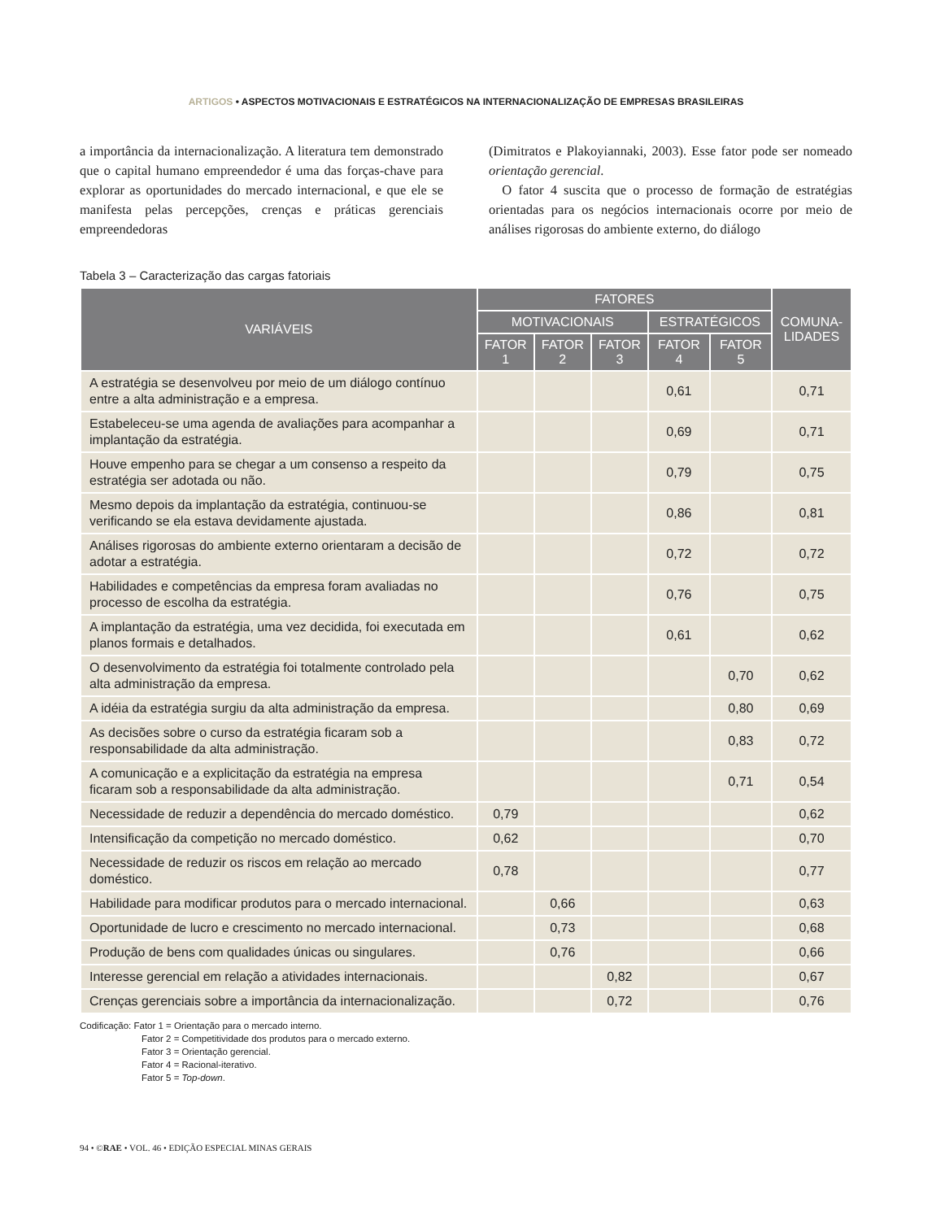ARTIGOS • ASPECTOS MOTIVACIONAIS E ESTRATÉGICOS NA INTERNACIONALIZAÇÃO DE EMPRESAS BRASILEIRAS
a importância da internacionalização. A literatura tem demonstrado que o capital humano empreendedor é uma das forças-chave para explorar as oportunidades do mercado internacional, e que ele se manifesta pelas percepções, crenças e práticas gerenciais empreendedoras
(Dimitratos e Plakoyiannaki, 2003). Esse fator pode ser nomeado orientação gerencial.
O fator 4 suscita que o processo de formação de estratégias orientadas para os negócios internacionais ocorre por meio de análises rigorosas do ambiente externo, do diálogo
Tabela 3 – Caracterização das cargas fatoriais
| VARIÁVEIS | FATORES | | | | | COMUNA- LIDADES |
| --- | --- | --- | --- | --- | --- | --- |
| | MOTIVACIONAIS | | | ESTRATÉGICOS | | |
| | FATOR 1 | FATOR 2 | FATOR 3 | FATOR 4 | FATOR 5 | |
| A estratégia se desenvolveu por meio de um diálogo contínuo entre a alta administração e a empresa. | | | | 0,61 | | 0,71 |
| Estabeleceu-se uma agenda de avaliações para acompanhar a implantação da estratégia. | | | | 0,69 | | 0,71 |
| Houve empenho para se chegar a um consenso a respeito da estratégia ser adotada ou não. | | | | 0,79 | | 0,75 |
| Mesmo depois da implantação da estratégia, continuou-se verificando se ela estava devidamente ajustada. | | | | 0,86 | | 0,81 |
| Análises rigorosas do ambiente externo orientaram a decisão de adotar a estratégia. | | | | 0,72 | | 0,72 |
| Habilidades e competências da empresa foram avaliadas no processo de escolha da estratégia. | | | | 0,76 | | 0,75 |
| A implantação da estratégia, uma vez decidida, foi executada em planos formais e detalhados. | | | | 0,61 | | 0,62 |
| O desenvolvimento da estratégia foi totalmente controlado pela alta administração da empresa. | | | | | 0,70 | 0,62 |
| A idéia da estratégia surgiu da alta administração da empresa. | | | | | 0,80 | 0,69 |
| As decisões sobre o curso da estratégia ficaram sob a responsabilidade da alta administração. | | | | | 0,83 | 0,72 |
| A comunicação e a explicitação da estratégia na empresa ficaram sob a responsabilidade da alta administração. | | | | | 0,71 | 0,54 |
| Necessidade de reduzir a dependência do mercado doméstico. | 0,79 | | | | | 0,62 |
| Intensificação da competição no mercado doméstico. | 0,62 | | | | | 0,70 |
| Necessidade de reduzir os riscos em relação ao mercado doméstico. | 0,78 | | | | | 0,77 |
| Habilidade para modificar produtos para o mercado internacional. | | 0,66 | | | | 0,63 |
| Oportunidade de lucro e crescimento no mercado internacional. | | 0,73 | | | | 0,68 |
| Produção de bens com qualidades únicas ou singulares. | | 0,76 | | | | 0,66 |
| Interesse gerencial em relação a atividades internacionais. | | | 0,82 | | | 0,67 |
| Crenças gerenciais sobre a importância da internacionalização. | | | 0,72 | | | 0,76 |
Codificação: Fator 1 = Orientação para o mercado interno.
Fator 2 = Competitividade dos produtos para o mercado externo.
Fator 3 = Orientação gerencial.
Fator 4 = Racional-iterativo.
Fator 5 = Top-down.
94 • ©RAE • VOL. 46 • EDIÇÃO ESPECIAL MINAS GERAIS